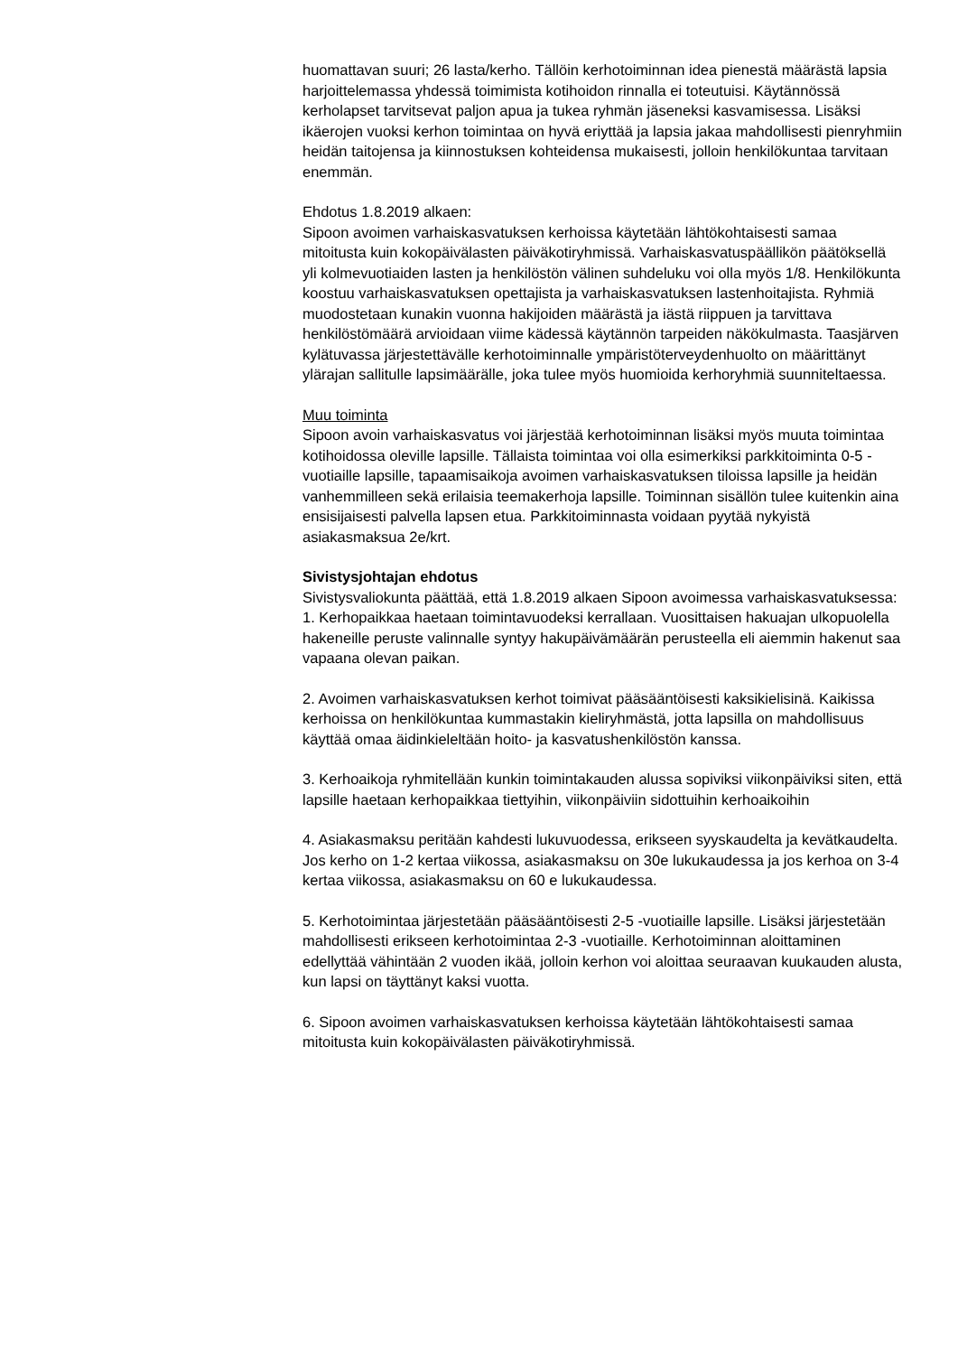huomattavan suuri; 26 lasta/kerho. Tällöin kerhotoiminnan idea pienestä määrästä lapsia harjoittelemassa yhdessä toimimista kotihoidon rinnalla ei toteutuisi. Käytännössä kerholapset tarvitsevat paljon apua ja tukea ryhmän jäseneksi kasvamisessa. Lisäksi ikäerojen vuoksi kerhon toimintaa on hyvä eriyttää ja lapsia jakaa mahdollisesti pienryhmiin heidän taitojensa ja kiinnostuksen kohteidensa mukaisesti, jolloin henkilökuntaa tarvitaan enemmän.
Ehdotus 1.8.2019 alkaen:
Sipoon avoimen varhaiskasvatuksen kerhoissa käytetään lähtökohtaisesti samaa mitoitusta kuin kokopäivälasten päiväkotiryhmissä. Varhaiskasvatuspäällikön päätöksellä yli kolmevuotiaiden lasten ja henkilöstön välinen suhdeluku voi olla myös 1/8. Henkilökunta koostuu varhaiskasvatuksen opettajista ja varhaiskasvatuksen lastenhoitajista. Ryhmiä muodostetaan kunakin vuonna hakijoiden määrästä ja iästä riippuen ja tarvittava henkilöstömäärä arvioidaan viime kädessä käytännön tarpeiden näkökulmasta. Taasjärven kylätuvassa järjestettävälle kerhotoiminnalle ympäristöterveydenhuolto on määrittänyt ylärajan sallitulle lapsimäärälle, joka tulee myös huomioida kerhoryhmiä suunniteltaessa.
Muu toiminta
Sipoon avoin varhaiskasvatus voi järjestää kerhotoiminnan lisäksi myös muuta toimintaa kotihoidossa oleville lapsille. Tällaista toimintaa voi olla esimerkiksi parkkitoiminta 0-5 -vuotiaille lapsille, tapaamisaikoja avoimen varhaiskasvatuksen tiloissa lapsille ja heidän vanhemmilleen sekä erilaisia teemakerhoja lapsille. Toiminnan sisällön tulee kuitenkin aina ensisijaisesti palvella lapsen etua. Parkkitoiminnasta voidaan pyytää nykyistä asiakasmaksua 2e/krt.
Sivistysjohtajan ehdotus
Sivistysvaliokunta päättää, että 1.8.2019 alkaen Sipoon avoimessa varhaiskasvatuksessa:
1. Kerhopaikkaa haetaan toimintavuodeksi kerrallaan. Vuosittaisen hakuajan ulkopuolella hakeneille peruste valinnalle syntyy hakupäivämäärän perusteella eli aiemmin hakenut saa vapaana olevan paikan.
2. Avoimen varhaiskasvatuksen kerhot toimivat pääsääntöisesti kaksikielisinä. Kaikissa kerhoissa on henkilökuntaa kummastakin kieliryhmästä, jotta lapsilla on mahdollisuus käyttää omaa äidinkieleltään hoito- ja kasvatushenkilöstön kanssa.
3. Kerhoaikoja ryhmitellään kunkin toimintakauden alussa sopiviksi viikonpäiviksi siten, että lapsille haetaan kerhopaikkaa tiettyihin, viikonpäiviin sidottuihin kerhoaikoihin
4. Asiakasmaksu peritään kahdesti lukuvuodessa, erikseen syyskaudelta ja kevätkaudelta.
Jos kerho on 1-2 kertaa viikossa, asiakasmaksu on 30e lukukaudessa ja jos kerhoa on 3-4 kertaa viikossa, asiakasmaksu on 60 e lukukaudessa.
5. Kerhotoimintaa järjestetään pääsääntöisesti 2-5 -vuotiaille lapsille. Lisäksi järjestetään mahdollisesti erikseen kerhotoimintaa 2-3 -vuotiaille. Kerhotoiminnan aloittaminen edellyttää vähintään 2 vuoden ikää, jolloin kerhon voi aloittaa seuraavan kuukauden alusta, kun lapsi on täyttänyt kaksi vuotta.
6. Sipoon avoimen varhaiskasvatuksen kerhoissa käytetään lähtökohtaisesti samaa mitoitusta kuin kokopäivälasten päiväkotiryhmissä.